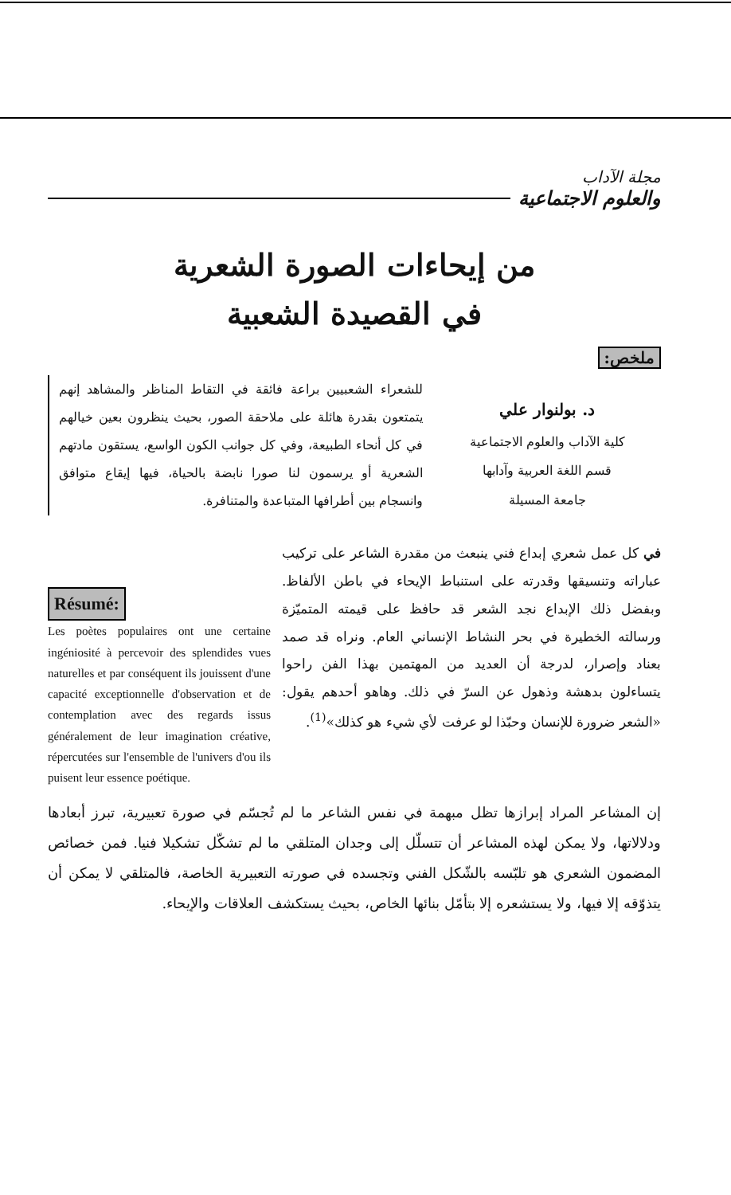مجلة الآداب
والعلوم الاجتماعية
من إيحاءات الصورة الشعرية
في القصيدة الشعبية
ملخص:
د. بولنوار علي
كلية الآداب والعلوم الاجتماعية
قسم اللغة العربية وآدابها
جامعة المسيلة
للشعراء الشعبيين براعة فائقة في التقاط المناظر والمشاهد إنهم يتمتعون بقدرة هائلة على ملاحقة الصور، بحيث ينظرون بعين خيالهم في كل أنحاء الطبيعة، وفي كل جوانب الكون الواسع، يستقون مادتهم الشعرية أو يرسمون لنا صورا نابضة بالحياة، فيها إيقاع متوافق وانسجام بين أطرافها المتباعدة والمتنافرة.
في كل عمل شعري إبداع فني ينبعث من مقدرة الشاعر على تركيب عباراته وتنسيقها وقدرته على استنباط الإيحاء في باطن الألفاظ. وبفضل ذلك الإبداع نجد الشعر قد حافظ على قيمته المتميّزة ورسالته الخطيرة في بحر النشاط الإنساني العام. ونراه قد صمد بعناد وإصرار، لدرجة أن العديد من المهتمين بهذا الفن راحوا يتساءلون بدهشة وذهول عن السرّ في ذلك. وهاهو أحدهم يقول: «الشعر ضرورة للإنسان وحبّذا لو عرفت لأي شيء هو كذلك»<sup>(1)</sup>.
Résumé:
Les poètes populaires ont une certaine ingéniosité à percevoir des splendides vues naturelles et par conséquent ils jouissent d'une capacité exceptionnelle d'observation et de contemplation avec des regards issus généralement de leur imagination créative, répercutées sur l'ensemble de l'univers d'ou ils puisent leur essence poétique.
إن المشاعر المراد إبرازها تظل مبهمة في نفس الشاعر ما لم تُجسّم في صورة تعبيرية، تبرز أبعادها ودلالاتها، ولا يمكن لهذه المشاعر أن تتسلّل إلى وجدان المتلقي ما لم تشكّل تشكيلا فنيا. فمن خصائص المضمون الشعري هو تلبّسه بالشّكل الفني وتجسده في صورته التعبيرية الخاصة، فالمتلقي لا يمكن أن يتذوّقه إلا فيها، ولا يستشعره إلا بتأمّل بنائها الخاص، بحيث يستكشف العلاقات والإيحاء.